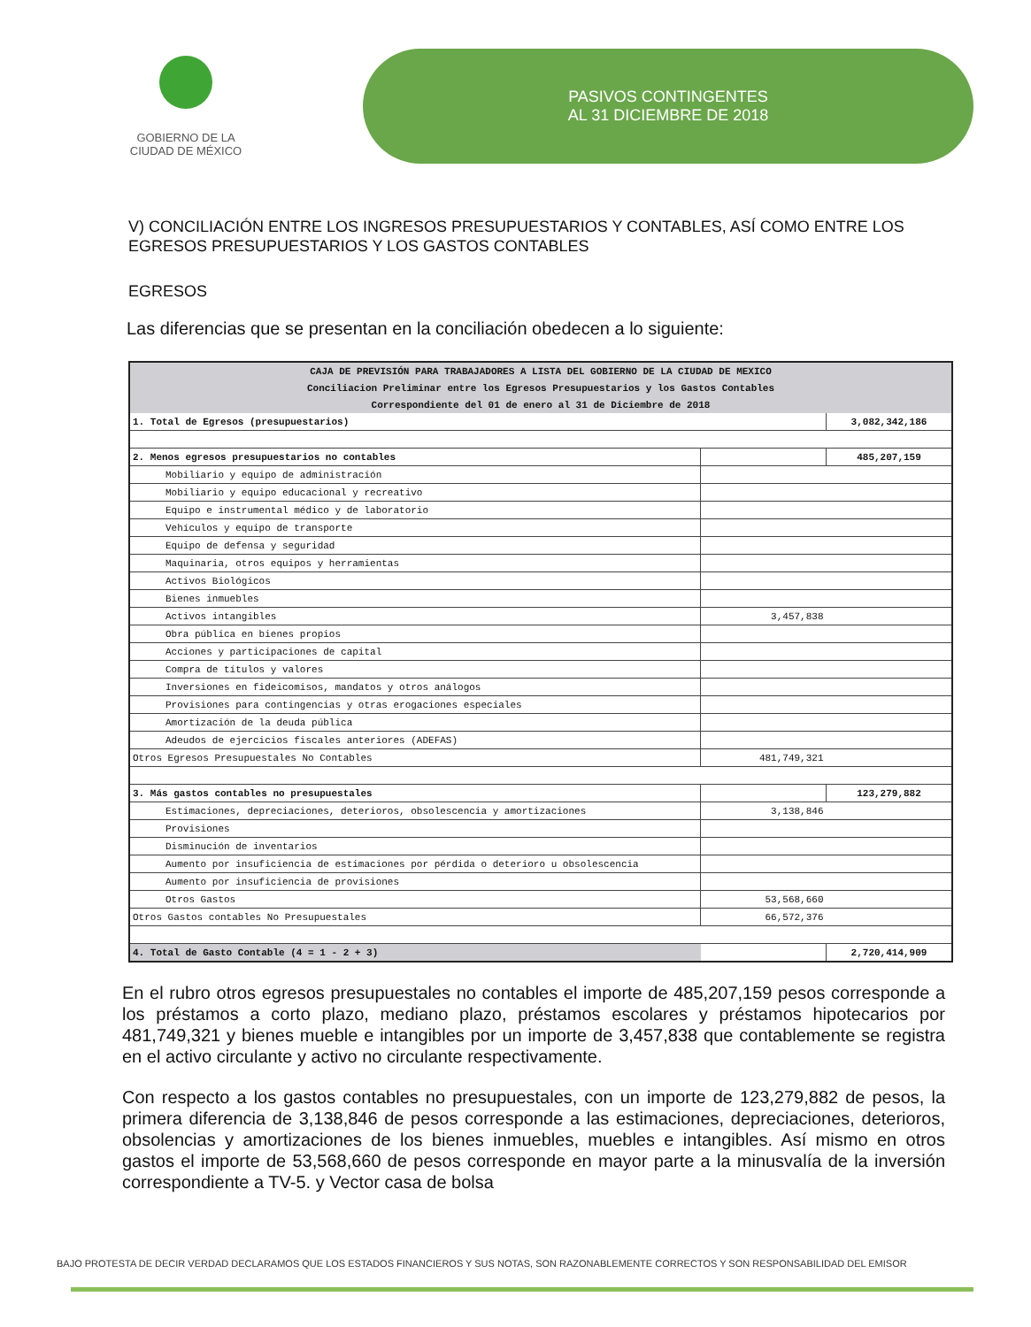GOBIERNO DE LA
CIUDAD DE MÉXICO
PASIVOS CONTINGENTES
AL 31 DICIEMBRE DE 2018
V) CONCILIACIÓN ENTRE LOS INGRESOS PRESUPUESTARIOS Y CONTABLES, ASÍ COMO ENTRE LOS EGRESOS PRESUPUESTARIOS Y LOS GASTOS CONTABLES
EGRESOS
Las diferencias que se presentan en la conciliación obedecen a lo siguiente:
| CAJA DE PREVISIÓN PARA TRABAJADORES A LISTA DEL GOBIERNO DE LA CIUDAD DE MEXICO | | |
| Conciliacion Preliminar entre los Egresos Presupuestarios y los Gastos Contables | | |
| Correspondiente del 01 de enero al 31 de Diciembre de 2018 | | |
| 1. Total de Egresos (presupuestarios) | | 3,082,342,186 |
| 2. Menos egresos presupuestarios no contables | | 485,207,159 |
| Mobiliario y equipo de administración | | |
| Mobiliario y equipo educacional y recreativo | | |
| Equipo e instrumental médico y de laboratorio | | |
| Vehículos y equipo de transporte | | |
| Equipo de defensa y seguridad | | |
| Maquinaria, otros equipos y herramientas | | |
| Activos Biológicos | | |
| Bienes inmuebles | | |
| Activos intangibles | 3,457,838 | |
| Obra pública en bienes propios | | |
| Acciones y participaciones de capital | | |
| Compra de títulos y valores | | |
| Inversiones en fideicomisos, mandatos y otros análogos | | |
| Provisiones para contingencias y otras erogaciones especiales | | |
| Amortización de la deuda pública | | |
| Adeudos de ejercicios fiscales anteriores (ADEFAS) | | |
| Otros Egresos Presupuestales No Contables | 481,749,321 | |
| 3. Más gastos contables no presupuestales | | 123,279,882 |
| Estimaciones, depreciaciones, deterioros, obsolescencia y amortizaciones | 3,138,846 | |
| Provisiones | | |
| Disminución de inventarios | | |
| Aumento por insuficiencia de estimaciones por pérdida o deterioro u obsolescencia | | |
| Aumento por insuficiencia de provisiones | | |
| Otros Gastos | 53,568,660 | |
| Otros Gastos contables No Presupuestales | 66,572,376 | |
| 4. Total de Gasto Contable (4 = 1 - 2 + 3) | | 2,720,414,909 |
En el rubro otros egresos presupuestales no contables el importe de 485,207,159 pesos corresponde a los préstamos a corto plazo, mediano plazo, préstamos escolares y préstamos hipotecarios por 481,749,321 y bienes mueble e intangibles por un importe de 3,457,838 que contablemente se registra en el activo circulante y activo no circulante respectivamente.
Con respecto a los gastos contables no presupuestales, con un importe de 123,279,882 de pesos, la primera diferencia de 3,138,846 de pesos corresponde a las estimaciones, depreciaciones, deterioros, obsolencias y amortizaciones de los bienes inmuebles, muebles e intangibles. Así mismo en otros gastos el importe de 53,568,660 de pesos corresponde en mayor parte a la minusvalía de la inversión correspondiente a TV-5. y Vector casa de bolsa
BAJO PROTESTA DE DECIR VERDAD DECLARAMOS QUE LOS ESTADOS FINANCIEROS Y SUS NOTAS, SON RAZONABLEMENTE CORRECTOS Y SON RESPONSABILIDAD DEL EMISOR